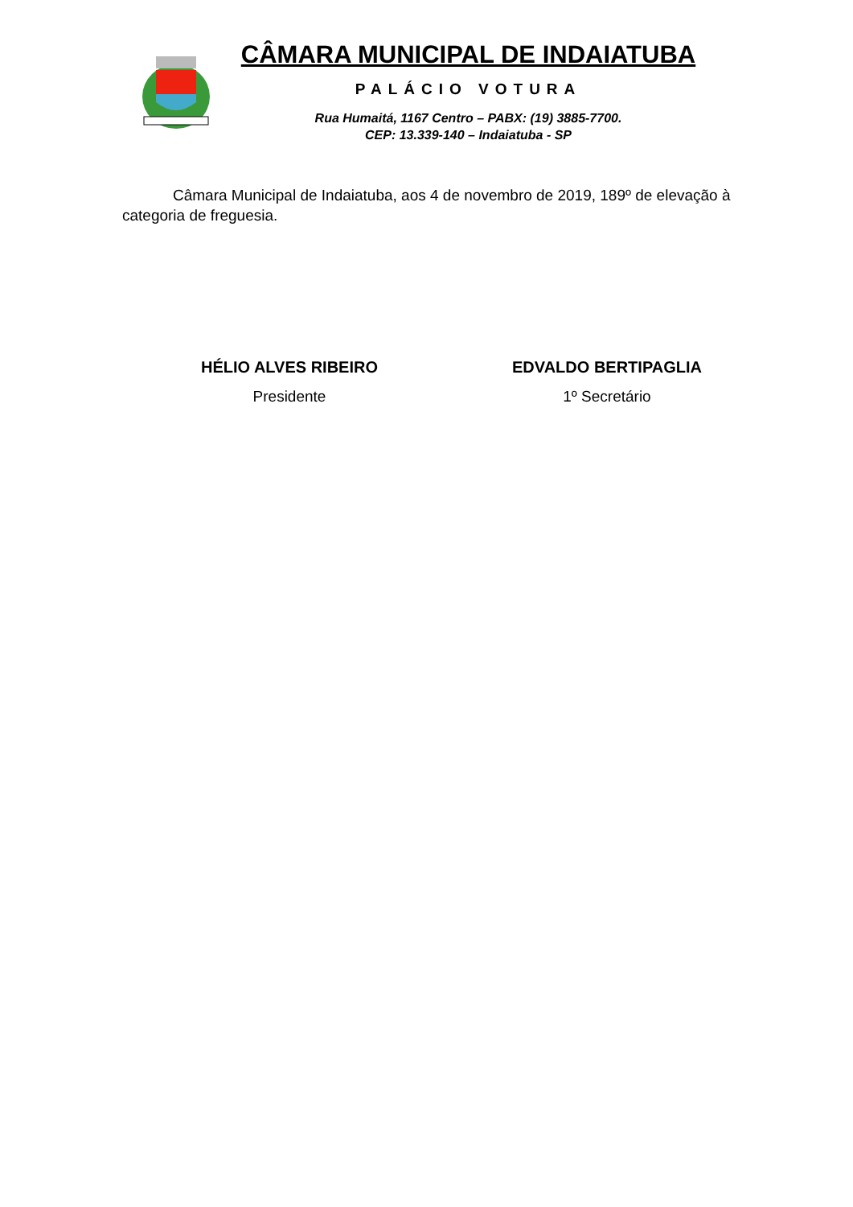CÂMARA MUNICIPAL DE INDAIATUBA
PALÁCIO VOTURA
Rua Humaitá, 1167 Centro – PABX: (19) 3885-7700.
CEP: 13.339-140 – Indaiatuba - SP
Câmara Municipal de Indaiatuba, aos 4 de novembro de 2019, 189º de elevação à categoria de freguesia.
HÉLIO ALVES RIBEIRO
Presidente
EDVALDO BERTIPAGLIA
1º Secretário